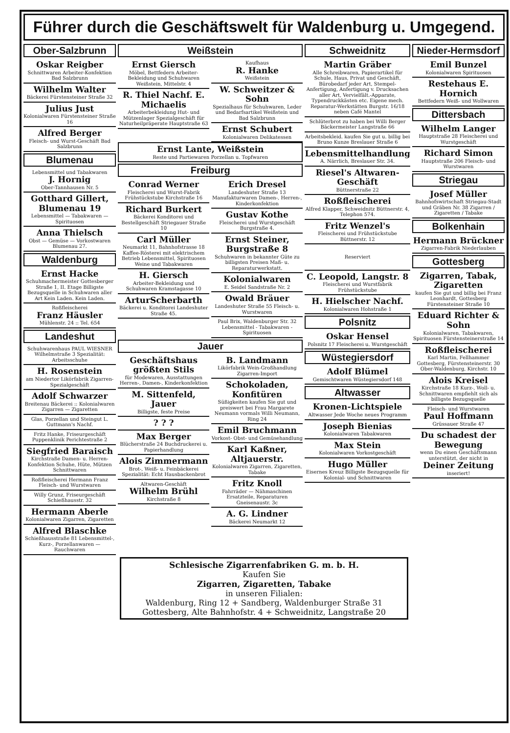Führer durch die Geschäftswelt für Waldenburg u. Umgegend.
Ober-Salzbrunn
Oskar Reigber
Schnittwaren Arbeiter-Konfektion Bad Salzbrunn
Wilhelm Walter
Bäckerei Fürstensteiner Straße 32
Julius Just
Kolonialwaren Fürstensteiner Straße 16
Alfred Berger
Fleisch- und Wurst-Geschäft Bad Salzbrunn
Blumenau
Lebensmittel und Tabakwaren
J. Hornig
Ober-Tannhausen Nr. 5
Gotthard Gillert, Blumenau 19
Lebensmittel — Tabakwaren — Spirituosen
Anna Thielsch
Obst — Gemüse — Vorkostwaren Blumenau 27.
Waldenburg
Ernst Hacke
Schuhmachermeister Gottesberger Straße 1, II. Etage Billigste Bezugsquelle in Schuhwaren aller Art Kein Laden. Kein Laden.
Roßfleischerei
Franz Häusler
Mühlenstr. 24 :: Tel. 654
Landeshut
Schuhwarenhaus PAUL WIESNER Wilhelmstraße 3 Spezialität: Arbeitsschuhe
H. Rosenstein
am Niedertor Likörfabrik Zigarren-Spezialgeschäft
Adolf Schwarzer
Breitenau Bäckerei :: Kolonialwaren Zigarren — Zigaretten
Glas, Porzellan und Steingut L. Guttmann's Nachf.
Fritz Hanke, Friseurgeschäft Puppenklinik Perichtestraße 2
Siegfried Baraisch
Kirchstraße Damen- u. Herren-Konfektion Schuhe, Hüte, Mützen Schnittwaren
Roßfleischerei Hermann Franz Fleisch- und Wurstwaren
Willy Grunz, Friseurgeschäft Schießhausstr. 32
Hermann Aberle
Kolonialwaren Zigarren, Zigaretten
Alfred Blaschke
Schießhausstraße 81 Lebensmittel-, Kurz-, Porzellanwaren — Rauchwaren
Weißstein
Ernst Giersch
Möbel, Bettfedern Arbeiter-Bekleidung und Schuhwaren Weißstein, Mittelstr. 4
R. Thiel Nachf. E. Michaelis
Arbeiterbekleidung Hut- und Mützenlager Spezialgeschäft für Naturheilpräperate Hauptstraße 63
Kaufhaus
R. Hanke
Weißstein
W. Schweitzer & Sohn
Spezialhaus für Schuhwaren, Leder und Bedarfsartikel Weißstein und Bad Salzbrunn
Ernst Schubert
Kolonialwaren Delikatessen
Ernst Lante, Weißstein
Reste und Partiewaren Porzellan u. Topfwaren
Freiburg
Conrad Werner
Fleischerei und Wurst-Fabrik Frühstückstube Kirchstraße 16
Richard Burkert
Bäckerei Konditorei und Bestellgeschäft Striegauer Straße 10
Carl Müller
Neumarkt 11, Bahnhofstrasse 18 Kaffee-Rösterei mit elektrischem Betrieb Lebensmittel, Spirituosen Weine und Tabakwaren
H. Giersch
Arbeiter-Bekleidung und Schuhwaren Kramstagasse 10
ArturScherbarth
Bäckerei u. Konditorei Landeshuter Straße 45.
Erich Dresel
Landeshuter Straße 13 Manufakturwaren Damen-, Herren-, Kinderkonfektion
Gustav Kothe
Fleischerei und Wurstgeschäft Burgstraße 4.
Ernst Steiner, Burgstraße 8
Schuhwaren in bekannter Güte zu billigsten Preisen Maß- u. Reparaturwerkstatt.
Kolonialwaren
E. Seidel Sandstraße Nr. 2
Owald Bräuer
Landeshuter Straße 55 Fleisch- u. Wurstwaren
Paul Brix, Waldenburger Str. 32 Lebensmittel - Tabakwaren - Spirituosen
Jauer
Geschäftshaus größten Stils
für Modewaren, Ausstattungen Herren-, Damen-, Kinderkonfektion
M. Sittenfeld, Jauer
Billigste, feste Preise
? ? ?
Max Berger
Blücherstraße 24 Buchdruckerei u. Papierhandlung
Alois Zimmermann
Brot-, Weiß- u. Feinbäckerei Spezialität: Echt Hausbackenbrot
Altwaren-Geschäft
Wilhelm Brühl
Kirchstraße 8
B. Landmann
Likörfabrik Wein-Großhandlung Zigarren-Import
Schokoladen, Konfitüren
Süßigkeiten kaufen Sie gut und preiswert bei Frau Margarete Neumann vormals Willi Neumann, Ring 24
Emil Bruchmann
Vorkost- Obst- und Gemüsehandlung
Karl Kaßner, Altjauerstr.
Kolonialwaren Zigarren, Zigaretten, Tabake
Fritz Knoll
Fahrräder — Nähmaschinen Ersatzteile, Reparaturen Gneisenaustr. 3c
A. G. Lindner
Bäckerei Neumarkt 12
Schweidnitz
Martin Gräber
Alle Schreibwaren, Papierartikel für Schule, Haus, Privat und Geschäft, Bürobedarf jeder Art, Stempel-Anfertigung, Anfertigung v. Drucksachen aller Art, Vervielfält.-Apparate, Typendruckkästen etc. Eigene mech. Reparatur-Werkstätten Burgstr. 16/18 neben Café Mantel
Schlüterbrot zu haben bei Willi Berger Bäckermeister Langstraße 66
Arbeitsbekleid. kaufen Sie gut u. billig bei Bruno Kunze Breslauer Straße 6
Lebensmittelhandlung
A. Närrlich, Breslauer Str. 34.
Riesel's Altwaren-Geschäft
Büttnerstraße 22
Roßfleischerei
Alfred Klapper, Schweidnitz Büttnerstr. 4, Telephon 574.
Fritz Wenzel's
Fleischerei und Frühstückstube Büttnerstr. 12
Reserviert
C. Leopold, Langstr. 8
Fleischerei und Wurstfabrik Frühstückstube
H. Hielscher Nachf.
Kolonialwaren Hohstraße 1
Polsnitz
Oskar Hensel
Polsnitz 17 Fleischerei u. Wurstgeschäft
Wüstegiersdorf
Adolf Blümel
Gemischtwaren Wüstegiersdorf 148
Altwasser
Kronen-Lichtspiele
Altwasser Jede Woche neues Programm
Joseph Bienias
Kolonialwaren Tabakwaren
Max Stein
Kolonialwaren Vorkostgeschäft
Hugo Müller
Eisernes Kreuz Billigste Bezugsquelle für Kolonial- und Schnittwaren
Nieder-Hermsdorf
Emil Bunzel
Kolonialwaren Spirituosen
Restehaus E. Hornich
Bettfedern Weiß- und Wollwaren
Dittersbach
Wilhelm Langer
Hauptstraße 28 Fleischerei und Wurstgeschäft
Richard Simon
Hauptstraße 206 Fleisch- und Wurstwaren
Striegau
Josef Müller
Bahnhofswirtschaft Striegau-Stadt und Gräben Nr. 38 Zigarren / Zigaretten / Tabake
Bolkenhain
Hermann Brückner
Zigarren-Fabrik Niederlauben
Gottesberg
Zigarren, Tabak, Zigaretten
kaufen Sie gut und billig bei Franz Leonhardt, Gottesberg Fürstensteiner Straße 10
Eduard Richter & Sohn
Kolonialwaren, Tabakwaren, Spirituosen Fürstensteinerstraße 14
Roßfleischerei
Karl Martin, Fellhammer Gottesberg, Fürstensteinerstr. 30 Ober-Waldenburg, Kirchstr. 10
Alois Kreisel
Kirchstraße 18 Kurz-, Woll- u. Schnittwaren empfiehlt sich als billigste Bezugsquelle
Fleisch- und Wurstwaren
Paul Hoffmann
Grüssauer Straße 47
Du schadest der Bewegung
wenn Du einen Geschäftsmann unterstützt, der nicht in
Deiner Zeitung
inseriert!
Schlesische Zigarrenfabriken G. m. b. H.
Kaufen Sie
Zigarren, Zigaretten, Tabake
in unseren Filialen:
Waldenburg, Ring 12 + Sandberg, Waldenburger Straße 31
Gottesberg, Alte Bahnhofstr. 4 + Schweidnitz, Langstraße 20